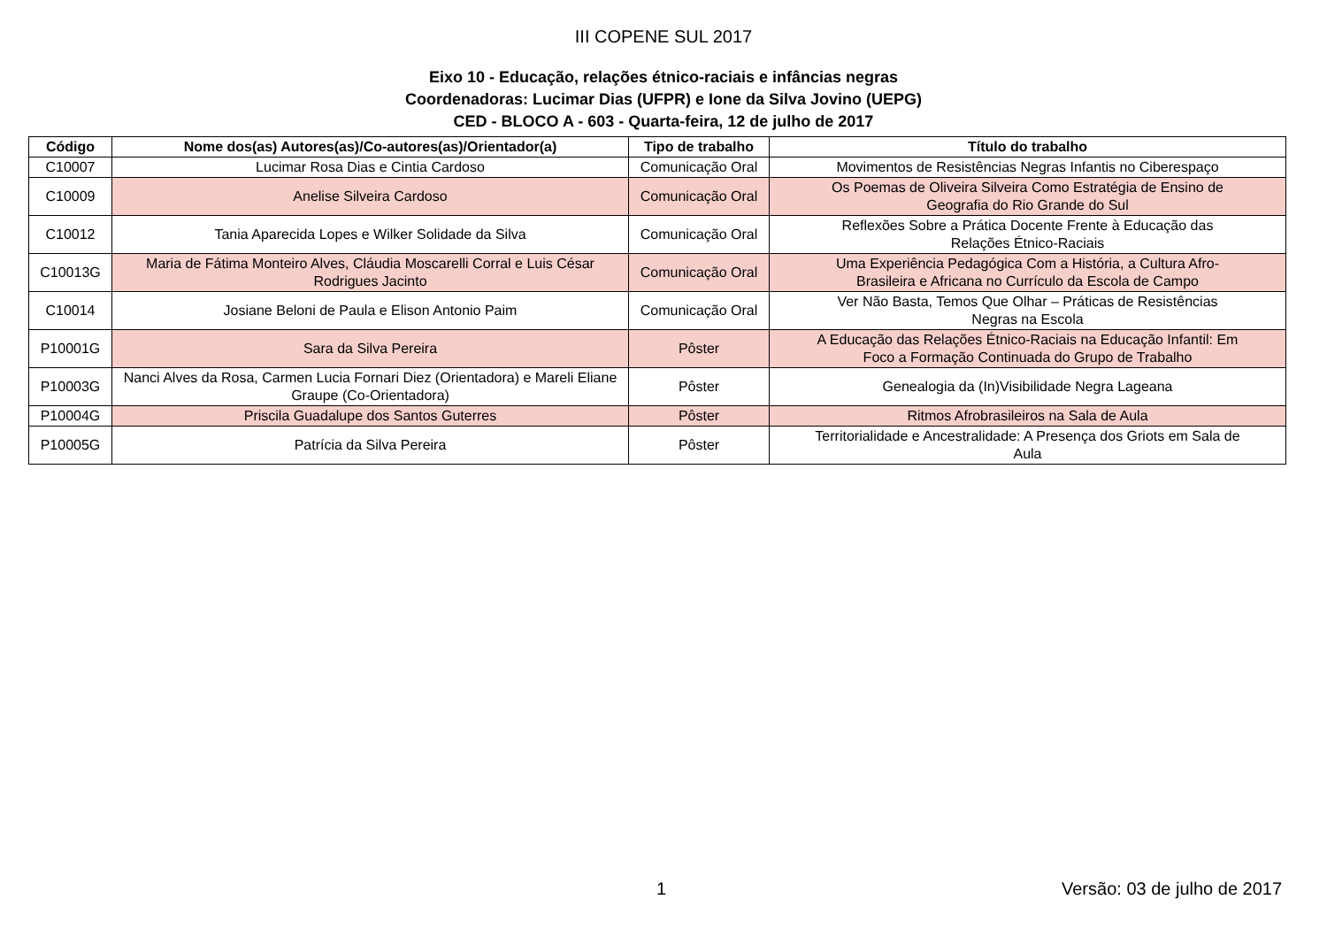III COPENE SUL 2017
Eixo 10 - Educação, relações étnico-raciais e infâncias negras
Coordenadoras: Lucimar Dias (UFPR) e Ione da Silva Jovino (UEPG)
CED - BLOCO A - 603 - Quarta-feira, 12 de julho de 2017
| Código | Nome dos(as) Autores(as)/Co-autores(as)/Orientador(a) | Tipo de trabalho | Título do trabalho |
| --- | --- | --- | --- |
| C10007 | Lucimar Rosa Dias e Cintia Cardoso | Comunicação Oral | Movimentos de Resistências Negras Infantis no Ciberespaço |
| C10009 | Anelise Silveira Cardoso | Comunicação Oral | Os Poemas de Oliveira Silveira Como Estratégia de Ensino de Geografia do Rio Grande do Sul |
| C10012 | Tania Aparecida Lopes e Wilker Solidade da Silva | Comunicação Oral | Reflexões Sobre a Prática Docente Frente à Educação das Relações Étnico-Raciais |
| C10013G | Maria de Fátima Monteiro Alves, Cláudia Moscarelli Corral e Luis César Rodrigues Jacinto | Comunicação Oral | Uma Experiência Pedagógica Com a História, a Cultura Afro- Brasileira e Africana no Currículo da Escola de Campo |
| C10014 | Josiane Beloni de Paula e Elison Antonio Paim | Comunicação Oral | Ver Não Basta, Temos Que Olhar – Práticas de Resistências Negras na Escola |
| P10001G | Sara da Silva Pereira | Pôster | A Educação das Relações Étnico-Raciais na Educação Infantil: Em Foco a Formação Continuada do Grupo de Trabalho |
| P10003G | Nanci Alves da Rosa, Carmen Lucia Fornari Diez (Orientadora) e Mareli Eliane Graupe (Co-Orientadora) | Pôster | Genealogia da (In)Visibilidade Negra Lageana |
| P10004G | Priscila Guadalupe dos Santos Guterres | Pôster | Ritmos Afrobrasileiros na Sala de Aula |
| P10005G | Patrícia da Silva Pereira | Pôster | Territorialidade e Ancestralidade: A Presença dos Griots em Sala de Aula |
1 Versão: 03 de julho de 2017